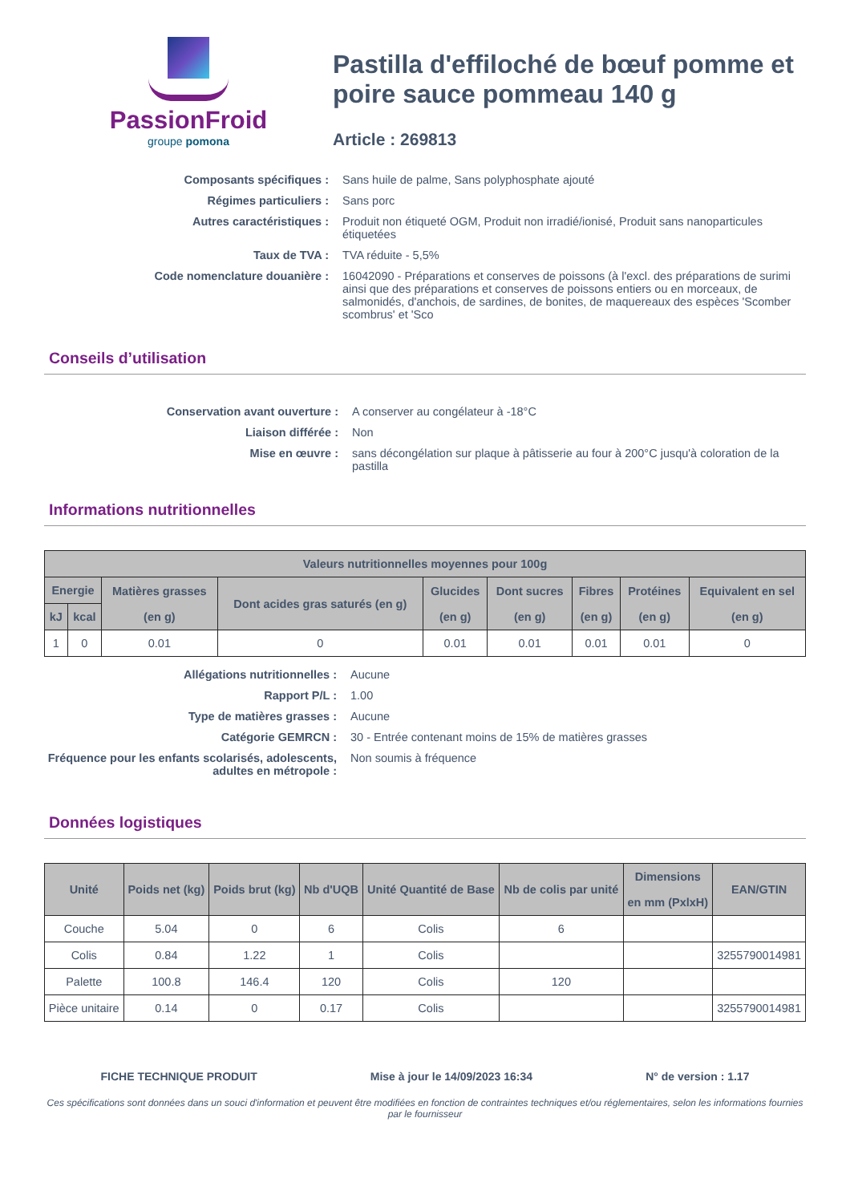PassionFroid
groupe pomona
Pastilla d'effiloché de bœuf pomme et poire sauce pommeau 140 g
Article : 269813
Composants spécifiques :
Sans huile de palme, Sans polyphosphate ajouté
Régimes particuliers :
Sans porc
Autres caractéristiques :
Produit non étiqueté OGM, Produit non irradié/ionisé, Produit sans nanoparticules étiquetées
Taux de TVA :
TVA réduite - 5,5%
Code nomenclature douanière :
16042090 - Préparations et conserves de poissons (à l'excl. des préparations de surimi ainsi que des préparations et conserves de poissons entiers ou en morceaux, de salmonidés, d'anchois, de sardines, de bonites, de maquereaux des espèces 'Scomber scombrus' et 'Sco
Conseils d’utilisation
Conservation avant ouverture :
A conserver au congélateur à -18°C
Liaison différée :
Non
Mise en œuvre :
sans décongélation sur plaque à pâtisserie au four à 200°C jusqu'à coloration de la pastilla
Informations nutritionnelles
| Valeurs nutritionnelles moyennes pour 100g | | | | | | | | |
| --- | --- | --- | --- | --- | --- | --- | --- | --- |
| Energie | | Matières grasses (en g) | Dont acides gras saturés (en g) | Glucides (en g) | Dont sucres (en g) | Fibres (en g) | Protéines (en g) | Equivalent en sel (en g) |
| kJ | kcal | | | | | | | |
| 1 | 0 | 0.01 | 0 | 0.01 | 0.01 | 0.01 | 0.01 | 0 |
Allégations nutritionnelles :
Aucune
Rapport P/L :
1.00
Type de matières grasses :
Aucune
Catégorie GEMRCN :
30 - Entrée contenant moins de 15% de matières grasses
Fréquence pour les enfants scolarisés, adolescents, adultes en métropole :
Non soumis à fréquence
Données logistiques
| Unité | Poids net (kg) | Poids brut (kg) | Nb d'UQB | Unité Quantité de Base | Nb de colis par unité | Dimensions en mm (PxlxH) | EAN/GTIN |
| --- | --- | --- | --- | --- | --- | --- | --- |
| Couche | 5.04 | 0 | 6 | Colis | 6 | | |
| Colis | 0.84 | 1.22 | 1 | Colis | | | 3255790014981 |
| Palette | 100.8 | 146.4 | 120 | Colis | 120 | | |
| Pièce unitaire | 0.14 | 0 | 0.17 | Colis | | | 3255790014981 |
FICHE TECHNIQUE PRODUIT Mise à jour le 14/09/2023 16:34 N° de version : 1.17
Ces spécifications sont données dans un souci d'information et peuvent être modifiées en fonction de contraintes techniques et/ou réglementaires, selon les informations fournies par le fournisseur